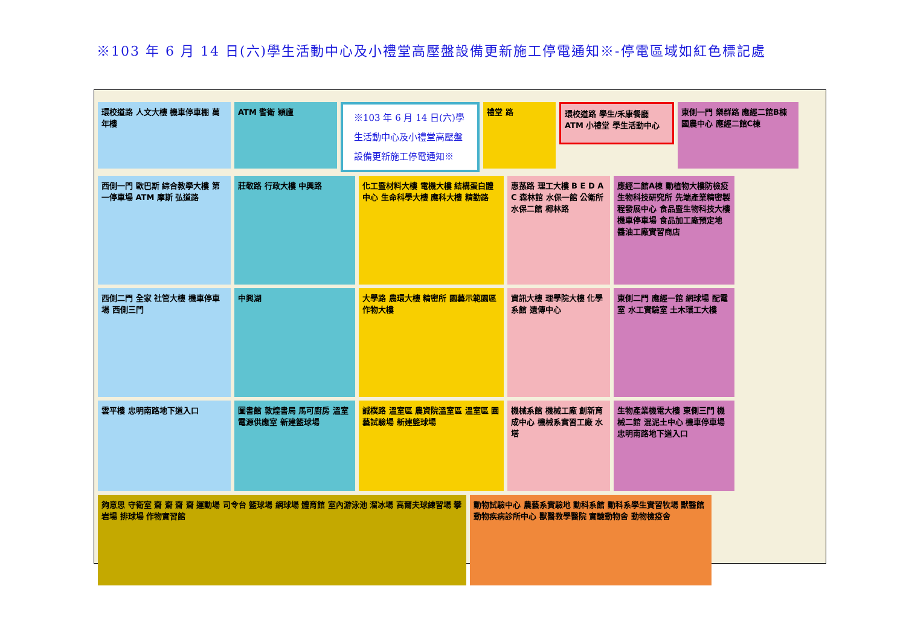※103 年 6 月 14 日(六)學生活動中心及小禮堂高壓盤設備更新施工停電通知※-停電區域如紅色標記處
環校道路 人文大樓 機車停車棚 萬年樓
ATM 警衛 穎廬
※103 年 6 月 14 日(六)學生活動中心及小禮堂高壓盤設備更新施工停電通知※
禮堂 路
環校道路 學生/禾康餐廳 ATM 小禮堂 學生活動中心
東側一門 樂群路 應經二館B棟 國農中心 應經二館C棟
西側一門 歐巴斯 綜合教學大樓 第一停車場 ATM 摩斯 弘道路
莊敬路 行政大樓 中興路
化工暨材料大樓 電機大樓 結構蛋白體中心 生命科學大樓 應科大樓 精勤路
惠蓀路 理工大樓 B E D A C 森林館 水保一館 公衛所 水保二館 椰林路
應經二館A棟 動植物大樓防檢疫 生物科技研究所 先端產業精密製程發展中心 食品暨生物科技大樓 機車停車場 食品加工廠預定地 醬油工廠實習商店
西側二門 全家 社管大樓 機車停車場 西側三門
中興湖
大學路 農環大樓 精密所 園藝示範園區 作物大樓
資訊大樓 理學院大樓 化學系館 遺傳中心
東側二門 應經一館 網球場 配電室 水工實驗室 土木環工大樓
雲平樓 忠明南路地下道入口
圖書館 敦煌書局 馬可廚房 溫室 電源供應室 新建籃球場
誠樸路 溫室區 農資院溫室區 溫室區 園藝試驗場 新建籃球場
機械系館 機械工廠 創新育成中心 機械系實習工廠 水塔
生物產業機電大樓 東側三門 機械二館 混泥土中心 機車停車場 忠明南路地下道入口
夠意思 守衛室 齋 齋 齋 齋 運動場 司令台 籃球場 網球場 體育館 室內游泳池 溜冰場 高爾夫球練習場 攀岩場 排球場 作物實習館
動物試驗中心 農藝系實驗地 動科系館 動科系學生實習牧場 獸醫館 動物疾病診所中心 獸醫教學醫院 實驗動物舍 動物檢疫舍